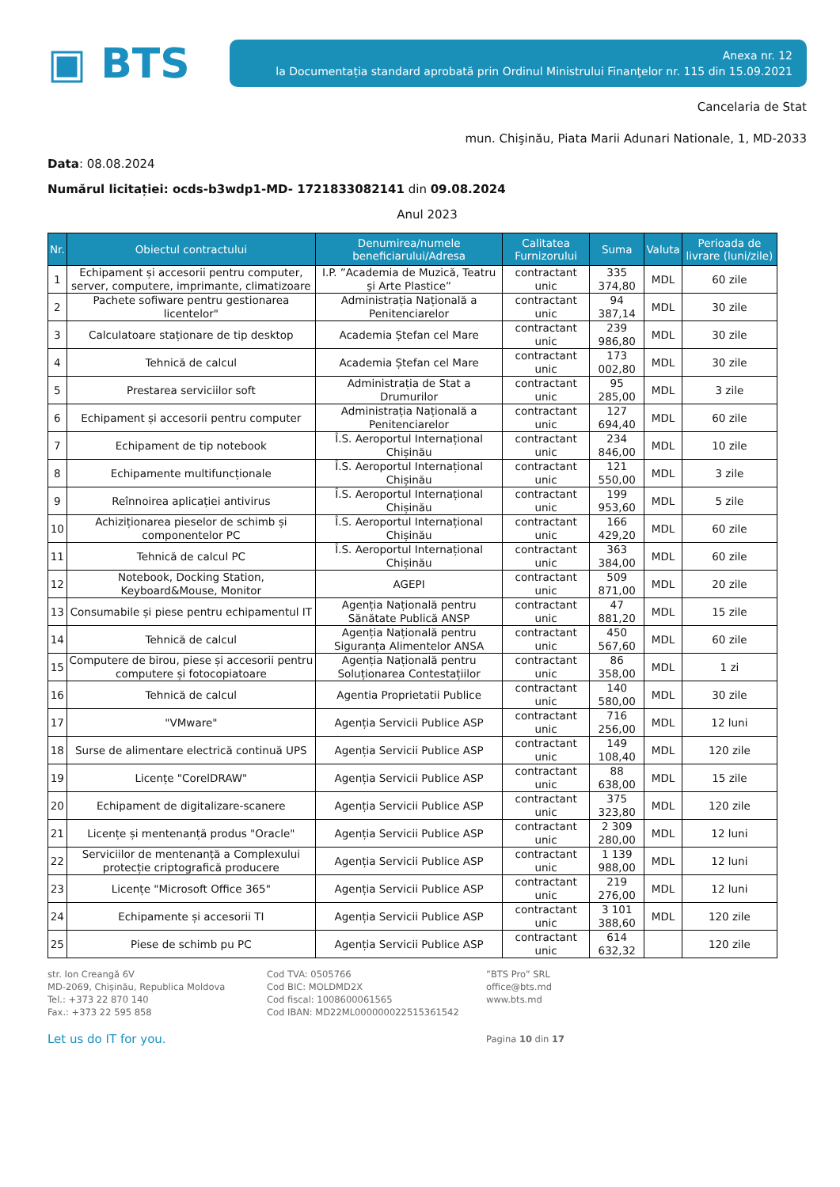▣ BTS
Anexa nr. 12
la Documentația standard aprobată prin Ordinul Ministrului Finanţelor nr. 115 din 15.09.2021
Cancelaria de Stat
mun. Chişinău, Piata Marii Adunari Nationale, 1, MD-2033
Data: 08.08.2024
Numărul licitației: ocds-b3wdp1-MD- 1721833082141 din 09.08.2024
Anul 2023
| Nr. | Obiectul contractului | Denumirea/numele beneficiarului/Adresa | Calitatea Furnizorului | Suma | Valuta | Perioada de livrare (luni/zile) |
| --- | --- | --- | --- | --- | --- | --- |
| 1 | Echipament și accesorii pentru computer, server, computere, imprimante, climatizoare | I.P. ”Academia de Muzică, Teatru şi Arte Plastice” | contractant unic | 335 374,80 | MDL | 60 zile |
| 2 | Pachete sofiware pentru gestionarea licentelor" | Administrația Națională a Penitenciarelor | contractant unic | 94 387,14 | MDL | 30 zile |
| 3 | Calculatoare staționare de tip desktop | Academia Ștefan cel Mare | contractant unic | 239 986,80 | MDL | 30 zile |
| 4 | Tehnică de calcul | Academia Ștefan cel Mare | contractant unic | 173 002,80 | MDL | 30 zile |
| 5 | Prestarea serviciilor soft | Administrația de Stat a Drumurilor | contractant unic | 95 285,00 | MDL | 3 zile |
| 6 | Echipament și accesorii pentru computer | Administrația Națională a Penitenciarelor | contractant unic | 127 694,40 | MDL | 60 zile |
| 7 | Echipament de tip notebook | Î.S. Aeroportul Internațional Chișinău | contractant unic | 234 846,00 | MDL | 10 zile |
| 8 | Echipamente multifuncționale | Î.S. Aeroportul Internațional Chișinău | contractant unic | 121 550,00 | MDL | 3 zile |
| 9 | Reînnoirea aplicației antivirus | Î.S. Aeroportul Internațional Chișinău | contractant unic | 199 953,60 | MDL | 5 zile |
| 10 | Achiziționarea pieselor de schimb și componentelor PC | Î.S. Aeroportul Internațional Chișinău | contractant unic | 166 429,20 | MDL | 60 zile |
| 11 | Tehnică de calcul PC | Î.S. Aeroportul Internațional Chișinău | contractant unic | 363 384,00 | MDL | 60 zile |
| 12 | Notebook, Docking Station, Keyboard&Mouse, Monitor | AGEPI | contractant unic | 509 871,00 | MDL | 20 zile |
| 13 | Consumabile și piese pentru echipamentul IT | Agenția Națională pentru Sănătate Publică ANSP | contractant unic | 47 881,20 | MDL | 15 zile |
| 14 | Tehnică de calcul | Agenția Națională pentru Siguranța Alimentelor ANSA | contractant unic | 450 567,60 | MDL | 60 zile |
| 15 | Computere de birou, piese și accesorii pentru computere și fotocopiatoare | Agenția Națională pentru Soluționarea Contestațiilor | contractant unic | 86 358,00 | MDL | 1 zi |
| 16 | Tehnică de calcul | Agentia Proprietatii Publice | contractant unic | 140 580,00 | MDL | 30 zile |
| 17 | "VMware" | Agenția Servicii Publice ASP | contractant unic | 716 256,00 | MDL | 12 luni |
| 18 | Surse de alimentare electrică continuă UPS | Agenția Servicii Publice ASP | contractant unic | 149 108,40 | MDL | 120 zile |
| 19 | Licențe "CorelDRAW" | Agenția Servicii Publice ASP | contractant unic | 88 638,00 | MDL | 15 zile |
| 20 | Echipament de digitalizare-scanere | Agenția Servicii Publice ASP | contractant unic | 375 323,80 | MDL | 120 zile |
| 21 | Licențe și mentenanță produs "Oracle" | Agenția Servicii Publice ASP | contractant unic | 2 309 280,00 | MDL | 12 luni |
| 22 | Serviciilor de mentenanță a Complexului protecție criptografică producere | Agenția Servicii Publice ASP | contractant unic | 1 139 988,00 | MDL | 12 luni |
| 23 | Licențe "Microsoft Office 365" | Agenția Servicii Publice ASP | contractant unic | 219 276,00 | MDL | 12 luni |
| 24 | Echipamente și accesorii TI | Agenția Servicii Publice ASP | contractant unic | 3 101 388,60 | MDL | 120 zile |
| 25 | Piese de schimb pu PC | Agenția Servicii Publice ASP | contractant unic | 614 632,32 | | 120 zile |
str. Ion Creangă 6V
MD-2069, Chișinău, Republica Moldova
Tel.: +373 22 870 140
Fax.: +373 22 595 858
Cod TVA: 0505766
Cod BIC: MOLDMD2X
Cod fiscal: 1008600061565
Cod IBAN: MD22ML000000022515361542
”BTS Pro” SRL
office@bts.md
www.bts.md
Let us do IT for you.
Pagina 10 din 17